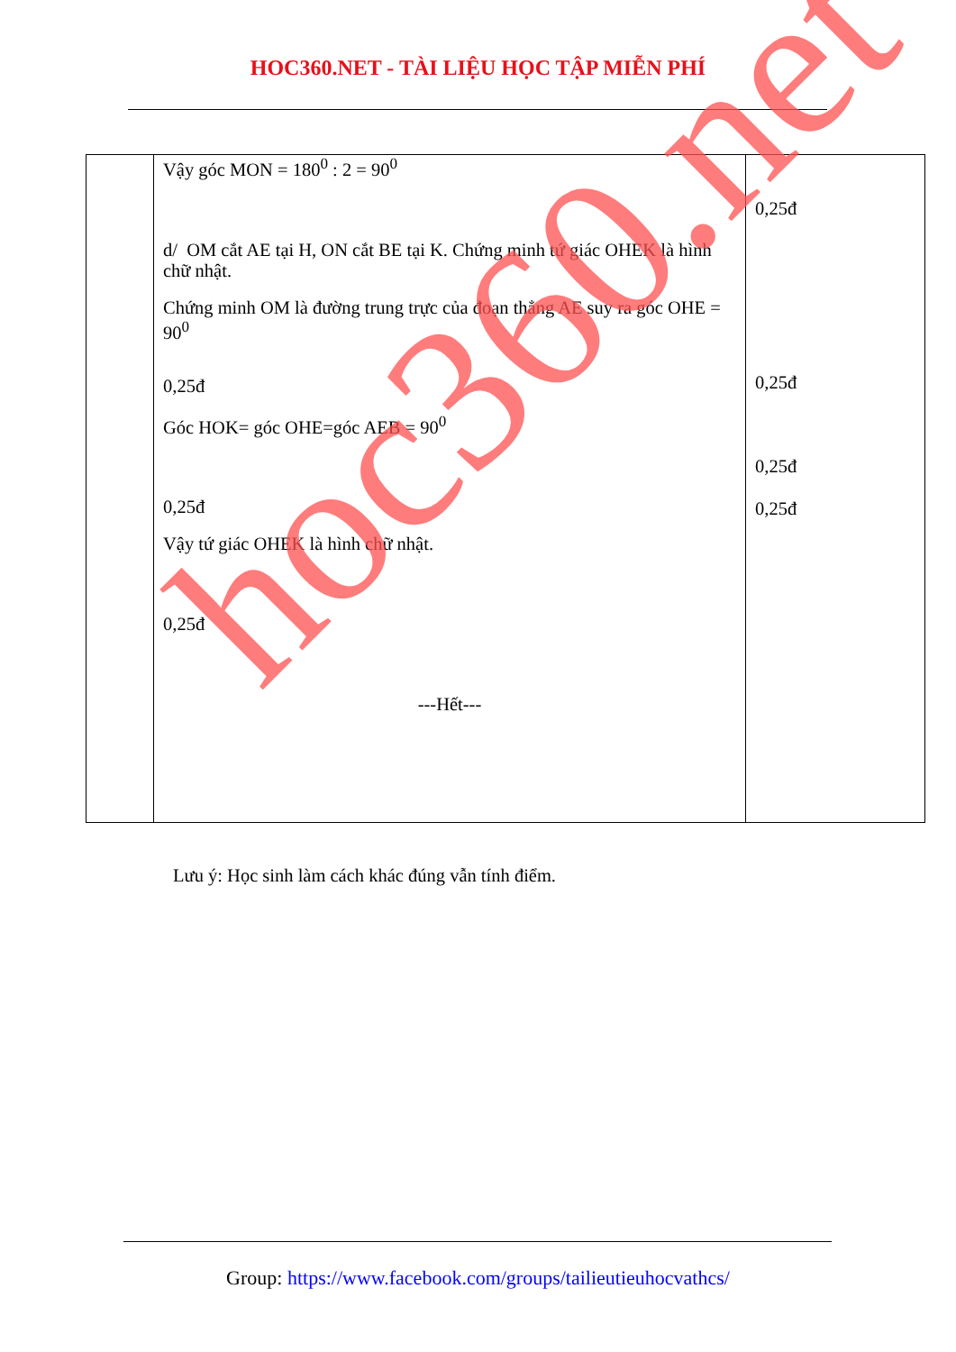HOC360.NET - TÀI LIỆU HỌC TẬP MIỄN PHÍ
| | Vậy góc MON = 180<sup>0</sup> : 2 = 90<sup>0</sup> d/ OM cắt AE tại H, ON cắt BE tại K. Chứng minh tứ giác OHEK là hình chữ nhật. Chứng minh OM là đường trung trực của đoạn thẳng AE suy ra góc OHE = 90<sup>0</sup> 0,25đ Góc HOK= góc OHE=góc AEB = 90<sup>0</sup> 0,25đ Vậy tứ giác OHEK là hình chữ nhật. 0,25đ ---Hết--- | 0,25đ 0,25đ 0,25đ 0,25đ |
hoc360.net
Lưu ý: Học sinh làm cách khác đúng vẫn tính điểm.
Group: https://www.facebook.com/groups/tailieutieuhocvathcs/